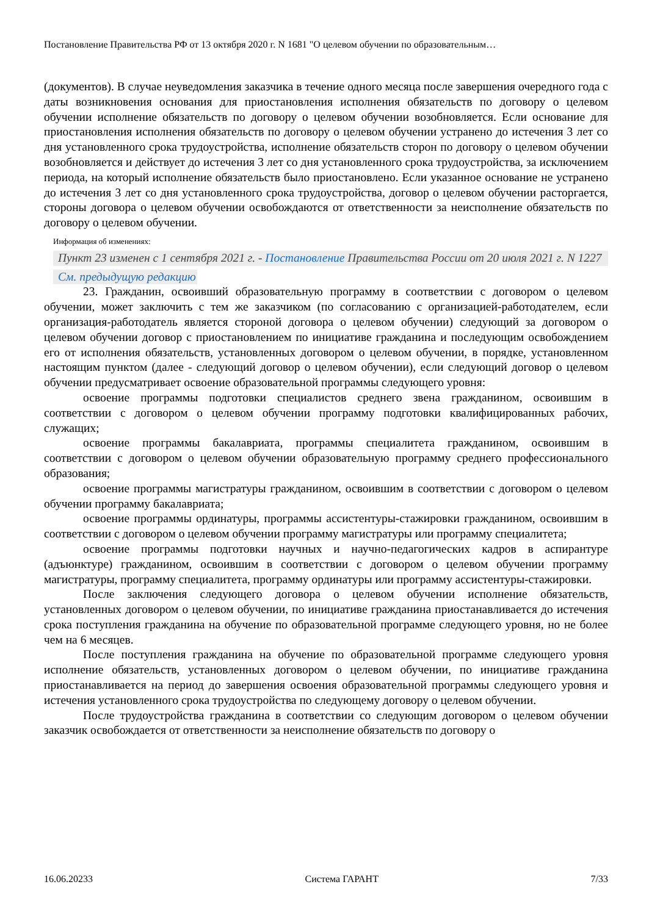Постановление Правительства РФ от 13 октября 2020 г. N 1681 "О целевом обучении по образовательным…
(документов). В случае неуведомления заказчика в течение одного месяца после завершения очередного года с даты возникновения основания для приостановления исполнения обязательств по договору о целевом обучении исполнение обязательств по договору о целевом обучении возобновляется. Если основание для приостановления исполнения обязательств по договору о целевом обучении устранено до истечения 3 лет со дня установленного срока трудоустройства, исполнение обязательств сторон по договору о целевом обучении возобновляется и действует до истечения 3 лет со дня установленного срока трудоустройства, за исключением периода, на который исполнение обязательств было приостановлено. Если указанное основание не устранено до истечения 3 лет со дня установленного срока трудоустройства, договор о целевом обучении расторгается, стороны договора о целевом обучении освобождаются от ответственности за неисполнение обязательств по договору о целевом обучении.
Информация об изменениях:
Пункт 23 изменен с 1 сентября 2021 г. - Постановление Правительства России от 20 июля 2021 г. N 1227
См. предыдущую редакцию
23. Гражданин, освоивший образовательную программу в соответствии с договором о целевом обучении, может заключить с тем же заказчиком (по согласованию с организацией-работодателем, если организация-работодатель является стороной договора о целевом обучении) следующий за договором о целевом обучении договор с приостановлением по инициативе гражданина и последующим освобождением его от исполнения обязательств, установленных договором о целевом обучении, в порядке, установленном настоящим пунктом (далее - следующий договор о целевом обучении), если следующий договор о целевом обучении предусматривает освоение образовательной программы следующего уровня:
освоение программы подготовки специалистов среднего звена гражданином, освоившим в соответствии с договором о целевом обучении программу подготовки квалифицированных рабочих, служащих;
освоение программы бакалавриата, программы специалитета гражданином, освоившим в соответствии с договором о целевом обучении образовательную программу среднего профессионального образования;
освоение программы магистратуры гражданином, освоившим в соответствии с договором о целевом обучении программу бакалавриата;
освоение программы ординатуры, программы ассистентуры-стажировки гражданином, освоившим в соответствии с договором о целевом обучении программу магистратуры или программу специалитета;
освоение программы подготовки научных и научно-педагогических кадров в аспирантуре (адъюнктуре) гражданином, освоившим в соответствии с договором о целевом обучении программу магистратуры, программу специалитета, программу ординатуры или программу ассистентуры-стажировки.
После заключения следующего договора о целевом обучении исполнение обязательств, установленных договором о целевом обучении, по инициативе гражданина приостанавливается до истечения срока поступления гражданина на обучение по образовательной программе следующего уровня, но не более чем на 6 месяцев.
После поступления гражданина на обучение по образовательной программе следующего уровня исполнение обязательств, установленных договором о целевом обучении, по инициативе гражданина приостанавливается на период до завершения освоения образовательной программы следующего уровня и истечения установленного срока трудоустройства по следующему договору о целевом обучении.
После трудоустройства гражданина в соответствии со следующим договором о целевом обучении заказчик освобождается от ответственности за неисполнение обязательств по договору о
16.06.20233 Система ГАРАНТ 7/33